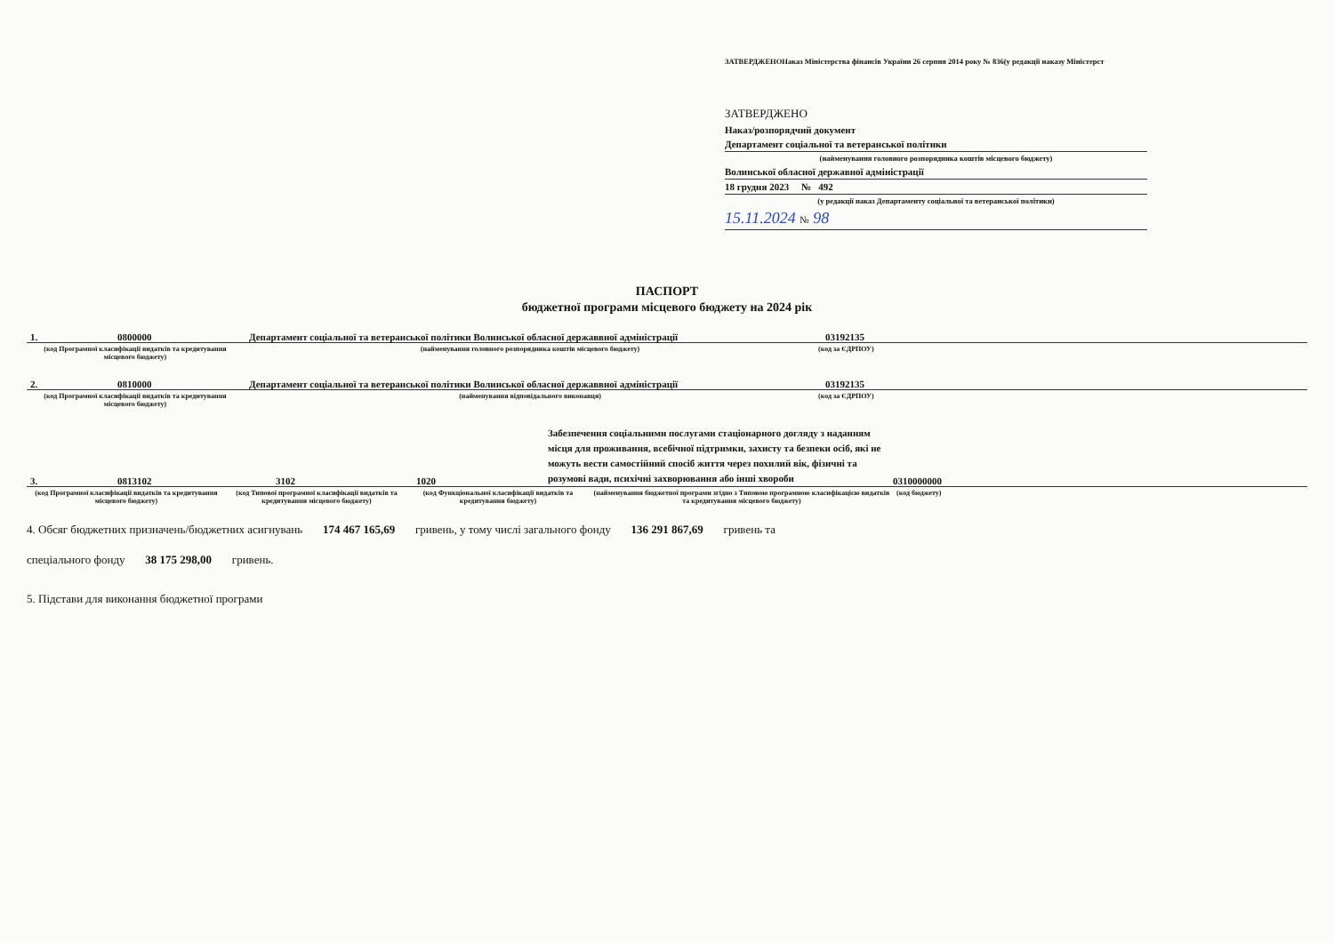ЗАТВЕРДЖЕНОНаказ Міністерства фінансів України 26 серпня 2014 року № 836(у редакції наказу Міністерст
ЗАТВЕРДЖЕНО
Наказ/розпорядчий документ
Департамент соціальної та ветеранської політики
(найменування головного розпорядника коштів місцевого бюджету)
Волинської обласної державної адміністрації
18 грудня 2023 № 492
(у редакції наказ Департаменту соціальної та ветеранської політики)
15.11.2024 № 98
ПАСПОРТ
бюджетної програми місцевого бюджету на 2024 рік
1.
0800000
Департамент соціальної та ветеранської політики Волинської обласної державвної адміністрації
03192135
(код Програмної класифікації видатків та кредитування місцевого бюджету)
(найменування головного розпорядника коштів місцевого бюджету) (код за ЄДРПОУ)
2.
0810000
Департамент соціальної та ветеранської політики Волинської обласної державвної адміністрації
03192135
(код Програмної класифікації видатків та кредитування місцевого бюджету)
(найменування відповідального виконавця) (код за ЄДРПОУ)
3.
0813102
3102
1020
Забезпечення соціальними послугами стаціонарного догляду з наданням місця для проживання, всебічної підтримки, захисту та безпеки осіб, які не можуть вести самостійний спосіб життя через похилий вік, фізичні та розумові вади, психічні захворювання або інші хвороби
0310000000
(код Програмної класифікації видатків та кредитування місцевого бюджету)
(код Типової програмної класифікації видатків та кредитування місцевого бюджету)
(код Функціональної класифікації видатків та кредитування бюджету)
(найменування бюджетної програми згідно з Типовою програмною класифікацією видатків та кредитування місцевого бюджету)
(код бюджету)
4. Обсяг бюджетних призначень/бюджетних асигнувань 174 467 165,69 гривень, у тому числі загального фонду 136 291 867,69 гривень та
спеціального фонду 38 175 298,00 гривень.
5. Підстави для виконання бюджетної програми